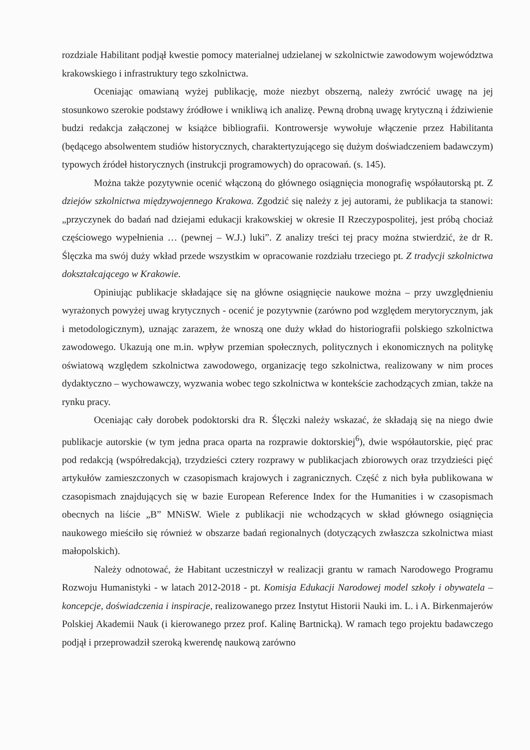rozdziale Habilitant podjął kwestie pomocy materialnej udzielanej w szkolnictwie zawodowym województwa krakowskiego i infrastruktury tego szkolnictwa.
Oceniając omawianą wyżej publikację, może niezbyt obszerną, należy zwrócić uwagę na jej stosunkowo szerokie podstawy źródłowe i wnikliwą ich analizę. Pewną drobną uwagę krytyczną i ździwienie budzi redakcja załączonej w książce bibliografii. Kontrowersje wywołuje włączenie przez Habilitanta (będącego absolwentem studiów historycznych, charaktertyzującego się dużym doświadczeniem badawczym) typowych źródeł historycznych (instrukcji programowych) do opracowań. (s. 145).
Można także pozytywnie ocenić włączoną do głównego osiągnięcia monografię współautorską pt. Z dziejów szkolnictwa międzywojennego Krakowa. Zgodzić się należy z jej autorami, że publikacja ta stanowi: „przyczynek do badań nad dziejami edukacji krakowskiej w okresie II Rzeczypospolitej, jest próbą chociaż częściowego wypełnienia … (pewnej – W.J.) luki”. Z analizy treści tej pracy można stwierdzić, że dr R. Ślęczka ma swój duży wkład przede wszystkim w opracowanie rozdziału trzeciego pt. Z tradycji szkolnictwa dokształcającego w Krakowie.
Opiniując publikacje składające się na główne osiągnięcie naukowe można – przy uwzględnieniu wyrażonych powyżej uwag krytycznych - ocenić je pozytywnie (zarówno pod względem merytorycznym, jak i metodologicznym), uznając zarazem, że wnoszą one duży wkład do historiografii polskiego szkolnictwa zawodowego. Ukazują one m.in. wpływ przemian społecznych, politycznych i ekonomicznych na politykę oświatową względem szkolnictwa zawodowego, organizację tego szkolnictwa, realizowany w nim proces dydaktyczno – wychowawczy, wyzwania wobec tego szkolnictwa w kontekście zachodzących zmian, także na rynku pracy.
Oceniając cały dorobek podoktorski dra R. Ślęczki należy wskazać, że składają się na niego dwie publikacje autorskie (w tym jedna praca oparta na rozprawie doktorskiej<sup>6</sup>), dwie współautorskie, pięć prac pod redakcją (współredakcją), trzydzieści cztery rozprawy w publikacjach zbiorowych oraz trzydzieści pięć artykułów zamieszczonych w czasopismach krajowych i zagranicznych. Część z nich była publikowana w czasopismach znajdujących się w bazie European Reference Index for the Humanities i w czasopismach obecnych na liście „B” MNiSW. Wiele z publikacji nie wchodzących w skład głównego osiągnięcia naukowego mieściło się również w obszarze badań regionalnych (dotyczących zwłaszcza szkolnictwa miast małopolskich).
Należy odnotować, że Habitant uczestniczył w realizacji grantu w ramach Narodowego Programu Rozwoju Humanistyki - w latach 2012-2018 - pt. Komisja Edukacji Narodowej model szkoły i obywatela – koncepcje, doświadczenia i inspiracje, realizowanego przez Instytut Historii Nauki im. L. i A. Birkenmajerów Polskiej Akademii Nauk (i kierowanego przez prof. Kalinę Bartnicką). W ramach tego projektu badawczego podjął i przeprowadził szeroką kwerendę naukową zarówno